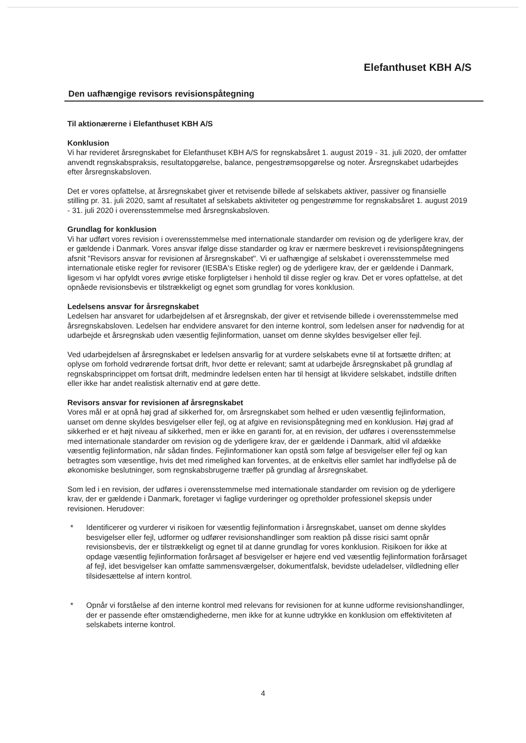Elefanthuset KBH A/S
Den uafhængige revisors revisionspåtegning
Til aktionærerne i Elefanthuset KBH A/S
Konklusion
Vi har revideret årsregnskabet for Elefanthuset KBH A/S for regnskabsåret 1. august 2019 - 31. juli 2020, der omfatter anvendt regnskabspraksis, resultatopgørelse, balance, pengestrømsopgørelse og noter. Årsregnskabet udarbejdes efter årsregnskabsloven.
Det er vores opfattelse, at årsregnskabet giver et retvisende billede af selskabets aktiver, passiver og finansielle stilling pr. 31. juli 2020, samt af resultatet af selskabets aktiviteter og pengestrømme for regnskabsåret 1. august 2019 - 31. juli 2020 i overensstemmelse med årsregnskabsloven.
Grundlag for konklusion
Vi har udført vores revision i overensstemmelse med internationale standarder om revision og de yderligere krav, der er gældende i Danmark. Vores ansvar ifølge disse standarder og krav er nærmere beskrevet i revisionspåtegningens afsnit "Revisors ansvar for revisionen af årsregnskabet". Vi er uafhængige af selskabet i overensstemmelse med internationale etiske regler for revisorer (IESBA's Etiske regler) og de yderligere krav, der er gældende i Danmark, ligesom vi har opfyldt vores øvrige etiske forpligtelser i henhold til disse regler og krav. Det er vores opfattelse, at det opnåede revisionsbevis er tilstrækkeligt og egnet som grundlag for vores konklusion.
Ledelsens ansvar for årsregnskabet
Ledelsen har ansvaret for udarbejdelsen af et årsregnskab, der giver et retvisende billede i overensstemmelse med årsregnskabsloven. Ledelsen har endvidere ansvaret for den interne kontrol, som ledelsen anser for nødvendig for at udarbejde et årsregnskab uden væsentlig fejlinformation, uanset om denne skyldes besvigelser eller fejl.
Ved udarbejdelsen af årsregnskabet er ledelsen ansvarlig for at vurdere selskabets evne til at fortsætte driften; at oplyse om forhold vedrørende fortsat drift, hvor dette er relevant; samt at udarbejde årsregnskabet på grundlag af regnskabsprincippet om fortsat drift, medmindre ledelsen enten har til hensigt at likvidere selskabet, indstille driften eller ikke har andet realistisk alternativ end at gøre dette.
Revisors ansvar for revisionen af årsregnskabet
Vores mål er at opnå høj grad af sikkerhed for, om årsregnskabet som helhed er uden væsentlig fejlinformation, uanset om denne skyldes besvigelser eller fejl, og at afgive en revisionspåtegning med en konklusion. Høj grad af sikkerhed er et højt niveau af sikkerhed, men er ikke en garanti for, at en revision, der udføres i overensstemmelse med internationale standarder om revision og de yderligere krav, der er gældende i Danmark, altid vil afdække væsentlig fejlinformation, når sådan findes. Fejlinformationer kan opstå som følge af besvigelser eller fejl og kan betragtes som væsentlige, hvis det med rimelighed kan forventes, at de enkeltvis eller samlet har indflydelse på de økonomiske beslutninger, som regnskabsbrugerne træffer på grundlag af årsregnskabet.
Som led i en revision, der udføres i overensstemmelse med internationale standarder om revision og de yderligere krav, der er gældende i Danmark, foretager vi faglige vurderinger og opretholder professionel skepsis under revisionen. Herudover:
* Identificerer og vurderer vi risikoen for væsentlig fejlinformation i årsregnskabet, uanset om denne skyldes besvigelser eller fejl, udformer og udfører revisionshandlinger som reaktion på disse risici samt opnår revisionsbevis, der er tilstrækkeligt og egnet til at danne grundlag for vores konklusion. Risikoen for ikke at opdage væsentlig fejlinformation forårsaget af besvigelser er højere end ved væsentlig fejlinformation forårsaget af fejl, idet besvigelser kan omfatte sammensværgelser, dokumentfalsk, bevidste udeladelser, vildledning eller tilsidesættelse af intern kontrol.
* Opnår vi forståelse af den interne kontrol med relevans for revisionen for at kunne udforme revisionshandlinger, der er passende efter omstændighederne, men ikke for at kunne udtrykke en konklusion om effektiviteten af selskabets interne kontrol.
4